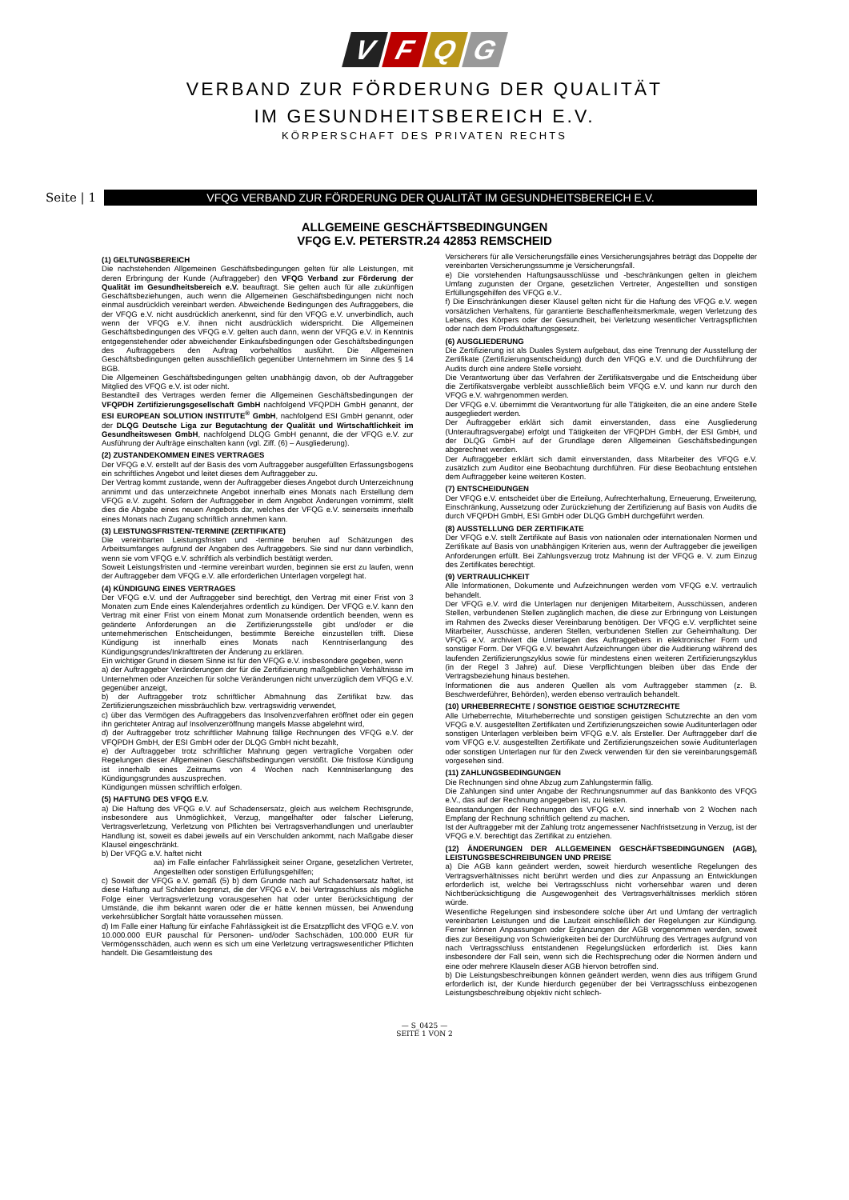VFQG
VERBAND ZUR FÖRDERUNG DER QUALITÄT
IM GESUNDHEITSBEREICH E.V.
KÖRPERSCHAFT DES PRIVATEN RECHTS
Seite | 1
VFQG VERBAND ZUR FÖRDERUNG DER QUALITÄT IM GESUNDHEITSBEREICH E.V.
ALLGEMEINE GESCHÄFTSBEDINGUNGEN
VFQG E.V. PETERSTR.24 42853 REMSCHEID
(1) GELTUNGSBEREICH
Die nachstehenden Allgemeinen Geschäftsbedingungen gelten für alle Leistungen, mit deren Erbringung der Kunde (Auftraggeber) den VFQG Verband zur Förderung der Qualität im Gesundheitsbereich e.V. beauftragt. Sie gelten auch für alle zukünftigen Geschäftsbeziehungen, auch wenn die Allgemeinen Geschäftsbedingungen nicht noch einmal ausdrücklich vereinbart werden. Abweichende Bedingungen des Auftraggebers, die der VFQG e.V. nicht ausdrücklich anerkennt, sind für den VFQG e.V. unverbindlich, auch wenn der VFQG e.V. ihnen nicht ausdrücklich widerspricht. Die Allgemeinen Geschäftsbedingungen des VFQG e.V. gelten auch dann, wenn der VFQG e.V. in Kenntnis entgegenstehender oder abweichender Einkaufsbedingungen oder Geschäftsbedingungen des Auftraggebers den Auftrag vorbehaltlos ausführt. Die Allgemeinen Geschäftsbedingungen gelten ausschließlich gegenüber Unternehmern im Sinne des § 14 BGB.
Die Allgemeinen Geschäftsbedingungen gelten unabhängig davon, ob der Auftraggeber Mitglied des VFQG e.V. ist oder nicht.
Bestandteil des Vertrages werden ferner die Allgemeinen Geschäftsbedingungen der VFQPDH Zertifizierungsgesellschaft GmbH nachfolgend VFQPDH GmbH genannt, der ESI EUROPEAN SOLUTION INSTITUTE<sup>®</sup> GmbH, nachfolgend ESI GmbH genannt, oder der DLQG Deutsche Liga zur Begutachtung der Qualität und Wirtschaftlichkeit im Gesundheitswesen GmbH, nachfolgend DLQG GmbH genannt, die der VFQG e.V. zur Ausführung der Aufträge einschalten kann (vgl. Ziff. (6) – Ausgliederung).
(2) ZUSTANDEKOMMEN EINES VERTRAGES
Der VFQG e.V. erstellt auf der Basis des vom Auftraggeber ausgefüllten Erfassungsbogens ein schriftliches Angebot und leitet dieses dem Auftraggeber zu.
Der Vertrag kommt zustande, wenn der Auftraggeber dieses Angebot durch Unterzeichnung annimmt und das unterzeichnete Angebot innerhalb eines Monats nach Erstellung dem VFQG e.V. zugeht. Sofern der Auftraggeber in dem Angebot Änderungen vornimmt, stellt dies die Abgabe eines neuen Angebots dar, welches der VFQG e.V. seinerseits innerhalb eines Monats nach Zugang schriftlich annehmen kann.
(3) LEISTUNGSFRISTEN/-TERMINE (ZERTIFIKATE)
Die vereinbarten Leistungsfristen und -termine beruhen auf Schätzungen des Arbeitsumfanges aufgrund der Angaben des Auftraggebers. Sie sind nur dann verbindlich, wenn sie vom VFQG e.V. schriftlich als verbindlich bestätigt werden.
Soweit Leistungsfristen und -termine vereinbart wurden, beginnen sie erst zu laufen, wenn der Auftraggeber dem VFQG e.V. alle erforderlichen Unterlagen vorgelegt hat.
(4) KÜNDIGUNG EINES VERTRAGES
Der VFQG e.V. und der Auftraggeber sind berechtigt, den Vertrag mit einer Frist von 3 Monaten zum Ende eines Kalenderjahres ordentlich zu kündigen. Der VFQG e.V. kann den Vertrag mit einer Frist von einem Monat zum Monatsende ordentlich beenden, wenn es geänderte Anforderungen an die Zertifizierungsstelle gibt und/oder er die unternehmerischen Entscheidungen, bestimmte Bereiche einzustellen trifft. Diese Kündigung ist innerhalb eines Monats nach Kenntniserlangung des Kündigungsgrundes/Inkrafttreten der Änderung zu erklären.
Ein wichtiger Grund in diesem Sinne ist für den VFQG e.V. insbesondere gegeben, wenn
a) der Auftraggeber Veränderungen der für die Zertifizierung maßgeblichen Verhältnisse im Unternehmen oder Anzeichen für solche Veränderungen nicht unverzüglich dem VFQG e.V. gegenüber anzeigt,
b) der Auftraggeber trotz schriftlicher Abmahnung das Zertifikat bzw. das Zertifizierungszeichen missbräuchlich bzw. vertragswidrig verwendet,
c) über das Vermögen des Auftraggebers das Insolvenzverfahren eröffnet oder ein gegen ihn gerichteter Antrag auf Insolvenzeröffnung mangels Masse abgelehnt wird,
d) der Auftraggeber trotz schriftlicher Mahnung fällige Rechnungen des VFQG e.V. der VFQPDH GmbH, der ESI GmbH oder der DLQG GmbH nicht bezahlt,
e) der Auftraggeber trotz schriftlicher Mahnung gegen vertragliche Vorgaben oder Regelungen dieser Allgemeinen Geschäftsbedingungen verstößt. Die fristlose Kündigung ist innerhalb eines Zeitraums von 4 Wochen nach Kenntniserlangung des Kündigungsgrundes auszusprechen.
Kündigungen müssen schriftlich erfolgen.
(5) HAFTUNG DES VFQG E.V.
a) Die Haftung des VFQG e.V. auf Schadensersatz, gleich aus welchem Rechtsgrunde, insbesondere aus Unmöglichkeit, Verzug, mangelhafter oder falscher Lieferung, Vertragsverletzung, Verletzung von Pflichten bei Vertragsverhandlungen und unerlaubter Handlung ist, soweit es dabei jeweils auf ein Verschulden ankommt, nach Maßgabe dieser Klausel eingeschränkt.
b) Der VFQG e.V. haftet nicht
aa) im Falle einfacher Fahrlässigkeit seiner Organe, gesetzlichen Vertreter, Angestellten oder sonstigen Erfüllungsgehilfen;
c) Soweit der VFQG e.V. gemäß (5) b) dem Grunde nach auf Schadensersatz haftet, ist diese Haftung auf Schäden begrenzt, die der VFQG e.V. bei Vertragsschluss als mögliche Folge einer Vertragsverletzung vorausgesehen hat oder unter Berücksichtigung der Umstände, die ihm bekannt waren oder die er hätte kennen müssen, bei Anwendung verkehrsüblicher Sorgfalt hätte voraussehen müssen.
d) Im Falle einer Haftung für einfache Fahrlässigkeit ist die Ersatzpflicht des VFQG e.V. von 10.000.000 EUR pauschal für Personen- und/oder Sachschäden, 100.000 EUR für Vermögensschäden, auch wenn es sich um eine Verletzung vertragswesentlicher Pflichten handelt. Die Gesamtleistung des
Versicherers für alle Versicherungsfälle eines Versicherungsjahres beträgt das Doppelte der vereinbarten Versicherungssumme je Versicherungsfall.
e) Die vorstehenden Haftungsausschlüsse und -beschränkungen gelten in gleichem Umfang zugunsten der Organe, gesetzlichen Vertreter, Angestellten und sonstigen Erfüllungsgehilfen des VFQG e.V..
f) Die Einschränkungen dieser Klausel gelten nicht für die Haftung des VFQG e.V. wegen vorsätzlichen Verhaltens, für garantierte Beschaffenheitsmerkmale, wegen Verletzung des Lebens, des Körpers oder der Gesundheit, bei Verletzung wesentlicher Vertragspflichten oder nach dem Produkthaftungsgesetz.
(6) AUSGLIEDERUNG
Die Zertifizierung ist als Duales System aufgebaut, das eine Trennung der Ausstellung der Zertifikate (Zertifizierungsentscheidung) durch den VFQG e.V. und die Durchführung der Audits durch eine andere Stelle vorsieht.
Die Verantwortung über das Verfahren der Zertifikatsvergabe und die Entscheidung über die Zertifikatsvergabe verbleibt ausschließlich beim VFQG e.V. und kann nur durch den VFQG e.V. wahrgenommen werden.
Der VFQG e.V. übernimmt die Verantwortung für alle Tätigkeiten, die an eine andere Stelle ausgegliedert werden.
Der Auftraggeber erklärt sich damit einverstanden, dass eine Ausgliederung (Unterauftragsvergabe) erfolgt und Tätigkeiten der VFQPDH GmbH, der ESI GmbH, und der DLQG GmbH auf der Grundlage deren Allgemeinen Geschäftsbedingungen abgerechnet werden.
Der Auftraggeber erklärt sich damit einverstanden, dass Mitarbeiter des VFQG e.V. zusätzlich zum Auditor eine Beobachtung durchführen. Für diese Beobachtung entstehen dem Auftraggeber keine weiteren Kosten.
(7) ENTSCHEIDUNGEN
Der VFQG e.V. entscheidet über die Erteilung, Aufrechterhaltung, Erneuerung, Erweiterung, Einschränkung, Aussetzung oder Zurückziehung der Zertifizierung auf Basis von Audits die durch VFQPDH GmbH, ESI GmbH oder DLQG GmbH durchgeführt werden.
(8) AUSSTELLUNG DER ZERTIFIKATE
Der VFQG e.V. stellt Zertifikate auf Basis von nationalen oder internationalen Normen und Zertifikate auf Basis von unabhängigen Kriterien aus, wenn der Auftraggeber die jeweiligen Anforderungen erfüllt. Bei Zahlungsverzug trotz Mahnung ist der VFQG e. V. zum Einzug des Zertifikates berechtigt.
(9) VERTRAULICHKEIT
Alle Informationen, Dokumente und Aufzeichnungen werden vom VFQG e.V. vertraulich behandelt.
Der VFQG e.V. wird die Unterlagen nur denjenigen Mitarbeitern, Ausschüssen, anderen Stellen, verbundenen Stellen zugänglich machen, die diese zur Erbringung von Leistungen im Rahmen des Zwecks dieser Vereinbarung benötigen. Der VFQG e.V. verpflichtet seine Mitarbeiter, Ausschüsse, anderen Stellen, verbundenen Stellen zur Geheimhaltung. Der VFQG e.V. archiviert die Unterlagen des Auftraggebers in elektronischer Form und sonstiger Form. Der VFQG e.V. bewahrt Aufzeichnungen über die Auditierung während des laufenden Zertifizierungszyklus sowie für mindestens einen weiteren Zertifizierungszyklus (in der Regel 3 Jahre) auf. Diese Verpflichtungen bleiben über das Ende der Vertragsbeziehung hinaus bestehen.
Informationen die aus anderen Quellen als vom Auftraggeber stammen (z. B. Beschwerdeführer, Behörden), werden ebenso vertraulich behandelt.
(10) URHEBERRECHTE / SONSTIGE GEISTIGE SCHUTZRECHTE
Alle Urheberrechte, Miturheberrechte und sonstigen geistigen Schutzrechte an den vom VFQG e.V. ausgestellten Zertifikaten und Zertifizierungszeichen sowie Auditunterlagen oder sonstigen Unterlagen verbleiben beim VFQG e.V. als Ersteller. Der Auftraggeber darf die vom VFQG e.V. ausgestellten Zertifikate und Zertifizierungszeichen sowie Auditunterlagen oder sonstigen Unterlagen nur für den Zweck verwenden für den sie vereinbarungsgemäß vorgesehen sind.
(11) ZAHLUNGSBEDINGUNGEN
Die Rechnungen sind ohne Abzug zum Zahlungstermin fällig.
Die Zahlungen sind unter Angabe der Rechnungsnummer auf das Bankkonto des VFQG e.V., das auf der Rechnung angegeben ist, zu leisten.
Beanstandungen der Rechnungen des VFQG e.V. sind innerhalb von 2 Wochen nach Empfang der Rechnung schriftlich geltend zu machen.
Ist der Auftraggeber mit der Zahlung trotz angemessener Nachfristsetzung in Verzug, ist der VFQG e.V. berechtigt das Zertifikat zu entziehen.
(12) ÄNDERUNGEN DER ALLGEMEINEN GESCHÄFTSBEDINGUNGEN (AGB), LEISTUNGSBESCHREIBUNGEN UND PREISE
a) Die AGB kann geändert werden, soweit hierdurch wesentliche Regelungen des Vertragsverhältnisses nicht berührt werden und dies zur Anpassung an Entwicklungen erforderlich ist, welche bei Vertragsschluss nicht vorhersehbar waren und deren Nichtberücksichtigung die Ausgewogenheit des Vertragsverhältnisses merklich stören würde.
Wesentliche Regelungen sind insbesondere solche über Art und Umfang der vertraglich vereinbarten Leistungen und die Laufzeit einschließlich der Regelungen zur Kündigung. Ferner können Anpassungen oder Ergänzungen der AGB vorgenommen werden, soweit dies zur Beseitigung von Schwierigkeiten bei der Durchführung des Vertrages aufgrund von nach Vertragsschluss entstandenen Regelungslücken erforderlich ist. Dies kann insbesondere der Fall sein, wenn sich die Rechtsprechung oder die Normen ändern und eine oder mehrere Klauseln dieser AGB hiervon betroffen sind.
b) Die Leistungsbeschreibungen können geändert werden, wenn dies aus triftigem Grund erforderlich ist, der Kunde hierdurch gegenüber der bei Vertragsschluss einbezogenen Leistungsbeschreibung objektiv nicht schlech-
— S_0425 —
SEITE 1 VON 2